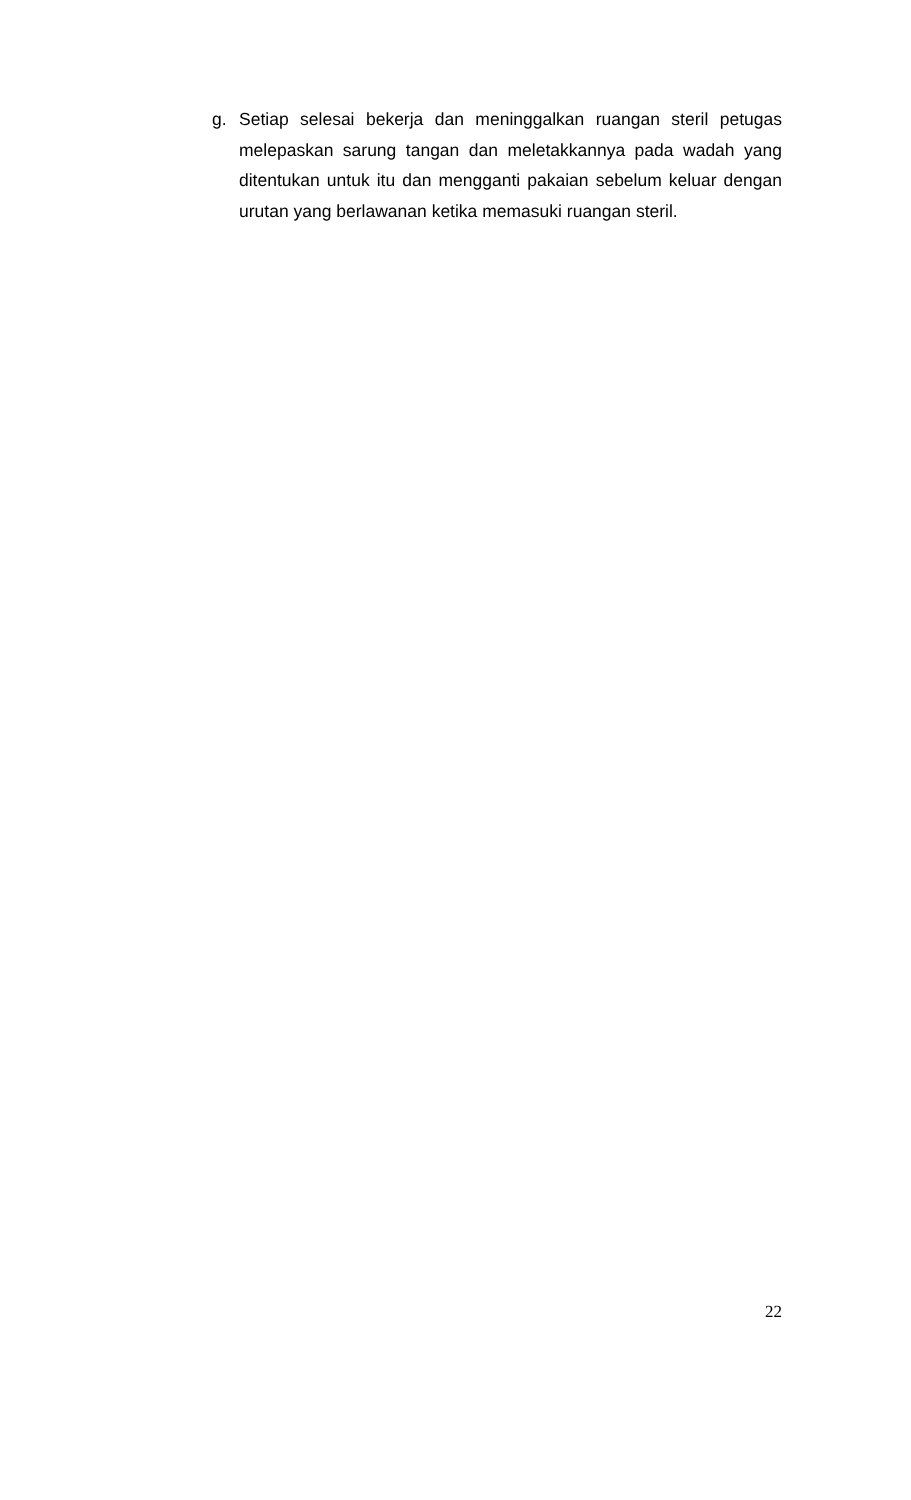g. Setiap selesai bekerja dan meninggalkan ruangan steril petugas melepaskan sarung tangan dan meletakkannya pada wadah yang ditentukan untuk itu dan mengganti pakaian sebelum keluar dengan urutan yang berlawanan ketika memasuki ruangan steril.
22